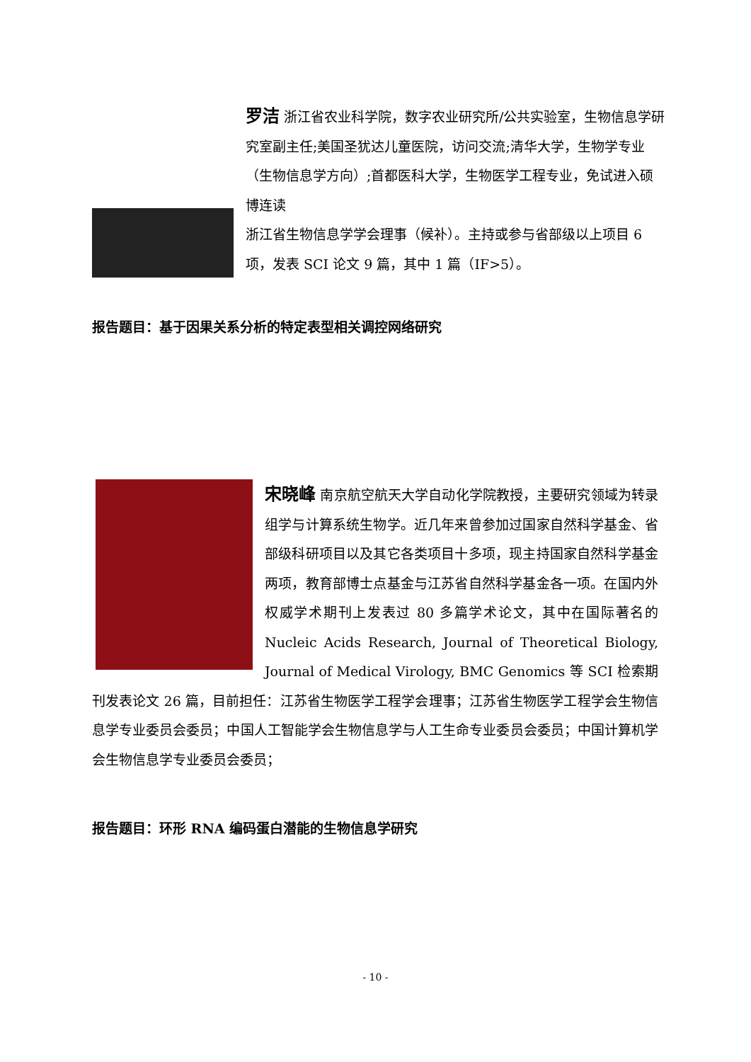罗洁 浙江省农业科学院，数字农业研究所/公共实验室，生物信息学研究室副主任;美国圣犹达儿童医院，访问交流;清华大学，生物学专业（生物信息学方向）;首都医科大学，生物医学工程专业，免试进入硕博连读
浙江省生物信息学学会理事（候补）。主持或参与省部级以上项目 6 项，发表 SCI 论文 9 篇，其中 1 篇（IF>5）。
报告题目：基于因果关系分析的特定表型相关调控网络研究
宋晓峰 南京航空航天大学自动化学院教授，主要研究领域为转录组学与计算系统生物学。近几年来曾参加过国家自然科学基金、省部级科研项目以及其它各类项目十多项，现主持国家自然科学基金两项，教育部博士点基金与江苏省自然科学基金各一项。在国内外权威学术期刊上发表过 80 多篇学术论文，其中在国际著名的 Nucleic Acids Research, Journal of Theoretical Biology, Journal of Medical Virology, BMC Genomics 等 SCI 检索期刊发表论文 26 篇，目前担任：江苏省生物医学工程学会理事；江苏省生物医学工程学会生物信息学专业委员会委员；中国人工智能学会生物信息学与人工生命专业委员会委员；中国计算机学会生物信息学专业委员会委员；
报告题目：环形 RNA 编码蛋白潜能的生物信息学研究
- 10 -